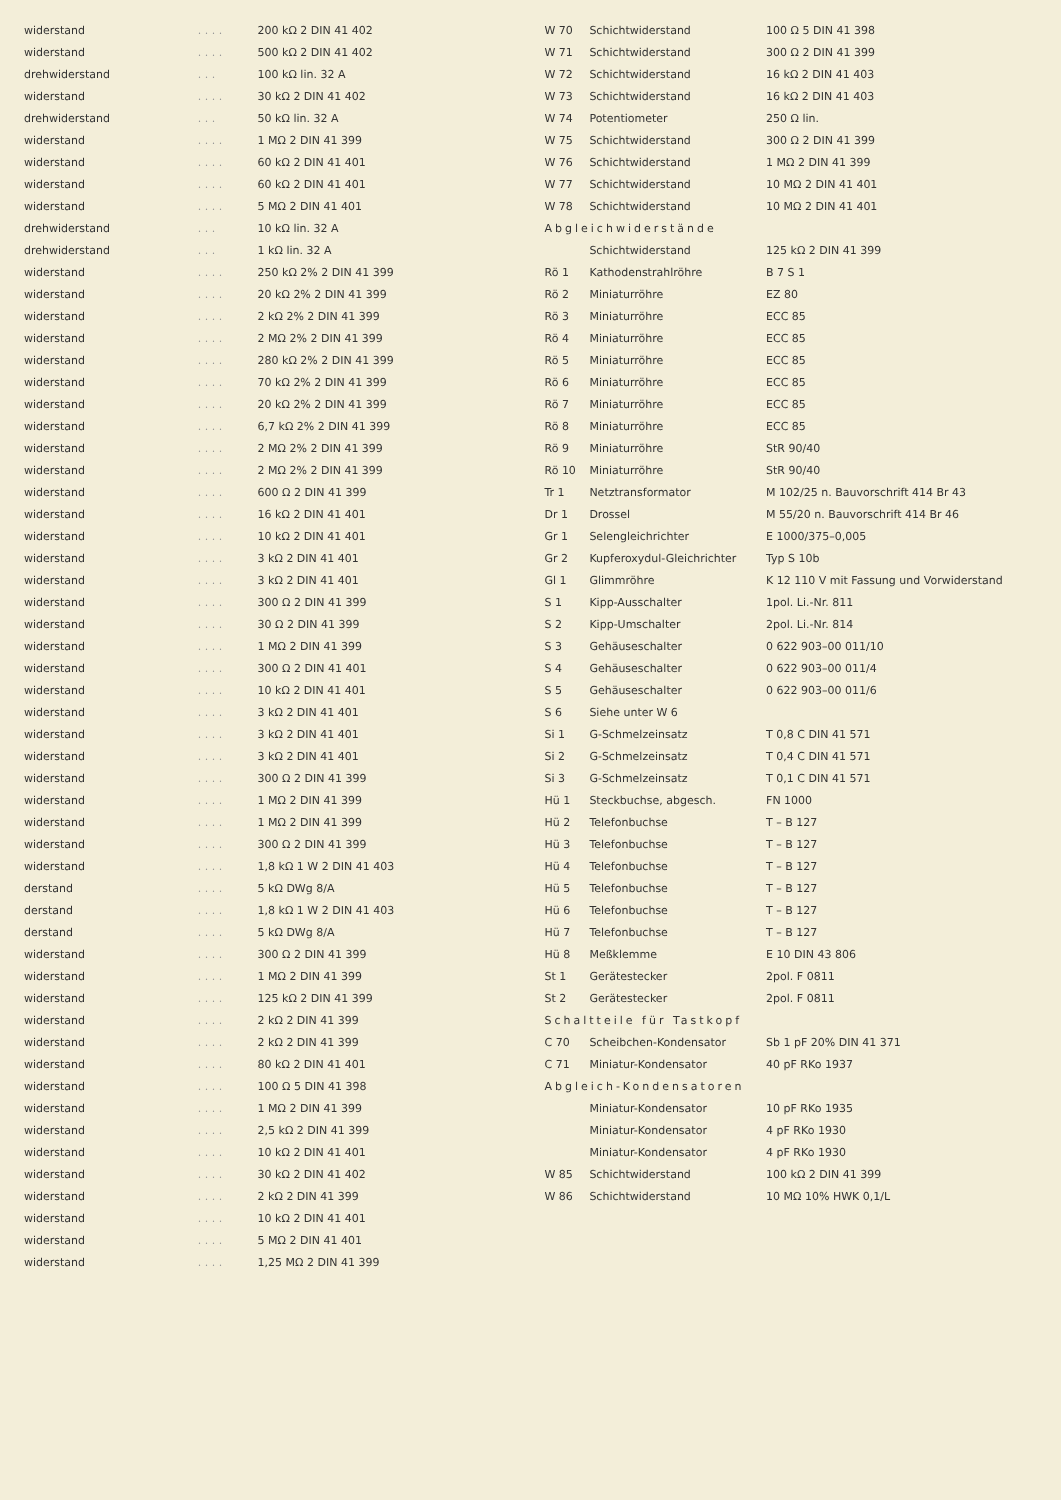| widerstand | . . . . | 200 kΩ 2 DIN 41 402 |
| widerstand | . . . . | 500 kΩ 2 DIN 41 402 |
| drehwiderstand | . . . | 100 kΩ lin. 32 A |
| widerstand | . . . . | 30 kΩ 2 DIN 41 402 |
| drehwiderstand | . . . | 50 kΩ lin. 32 A |
| widerstand | . . . . | 1 MΩ 2 DIN 41 399 |
| widerstand | . . . . | 60 kΩ 2 DIN 41 401 |
| widerstand | . . . . | 60 kΩ 2 DIN 41 401 |
| widerstand | . . . . | 5 MΩ 2 DIN 41 401 |
| drehwiderstand | . . . | 10 kΩ lin. 32 A |
| drehwiderstand | . . . | 1 kΩ lin. 32 A |
| widerstand | . . . . | 250 kΩ 2% 2 DIN 41 399 |
| widerstand | . . . . | 20 kΩ 2% 2 DIN 41 399 |
| widerstand | . . . . | 2 kΩ 2% 2 DIN 41 399 |
| widerstand | . . . . | 2 MΩ 2% 2 DIN 41 399 |
| widerstand | . . . . | 280 kΩ 2% 2 DIN 41 399 |
| widerstand | . . . . | 70 kΩ 2% 2 DIN 41 399 |
| widerstand | . . . . | 20 kΩ 2% 2 DIN 41 399 |
| widerstand | . . . . | 6,7 kΩ 2% 2 DIN 41 399 |
| widerstand | . . . . | 2 MΩ 2% 2 DIN 41 399 |
| widerstand | . . . . | 2 MΩ 2% 2 DIN 41 399 |
| widerstand | . . . . | 600 Ω 2 DIN 41 399 |
| widerstand | . . . . | 16 kΩ 2 DIN 41 401 |
| widerstand | . . . . | 10 kΩ 2 DIN 41 401 |
| widerstand | . . . . | 3 kΩ 2 DIN 41 401 |
| widerstand | . . . . | 3 kΩ 2 DIN 41 401 |
| widerstand | . . . . | 300 Ω 2 DIN 41 399 |
| widerstand | . . . . | 30 Ω 2 DIN 41 399 |
| widerstand | . . . . | 1 MΩ 2 DIN 41 399 |
| widerstand | . . . . | 300 Ω 2 DIN 41 401 |
| widerstand | . . . . | 10 kΩ 2 DIN 41 401 |
| widerstand | . . . . | 3 kΩ 2 DIN 41 401 |
| widerstand | . . . . | 3 kΩ 2 DIN 41 401 |
| widerstand | . . . . | 3 kΩ 2 DIN 41 401 |
| widerstand | . . . . | 300 Ω 2 DIN 41 399 |
| widerstand | . . . . | 1 MΩ 2 DIN 41 399 |
| widerstand | . . . . | 1 MΩ 2 DIN 41 399 |
| widerstand | . . . . | 300 Ω 2 DIN 41 399 |
| widerstand | . . . . | 1,8 kΩ 1 W 2 DIN 41 403 |
| derstand | . . . . | 5 kΩ DWg 8/A |
| derstand | . . . . | 1,8 kΩ 1 W 2 DIN 41 403 |
| derstand | . . . . | 5 kΩ DWg 8/A |
| widerstand | . . . . | 300 Ω 2 DIN 41 399 |
| widerstand | . . . . | 1 MΩ 2 DIN 41 399 |
| widerstand | . . . . | 125 kΩ 2 DIN 41 399 |
| widerstand | . . . . | 2 kΩ 2 DIN 41 399 |
| widerstand | . . . . | 2 kΩ 2 DIN 41 399 |
| widerstand | . . . . | 80 kΩ 2 DIN 41 401 |
| widerstand | . . . . | 100 Ω 5 DIN 41 398 |
| widerstand | . . . . | 1 MΩ 2 DIN 41 399 |
| widerstand | . . . . | 2,5 kΩ 2 DIN 41 399 |
| widerstand | . . . . | 10 kΩ 2 DIN 41 401 |
| widerstand | . . . . | 30 kΩ 2 DIN 41 402 |
| widerstand | . . . . | 2 kΩ 2 DIN 41 399 |
| widerstand | . . . . | 10 kΩ 2 DIN 41 401 |
| widerstand | . . . . | 5 MΩ 2 DIN 41 401 |
| widerstand | . . . . | 1,25 MΩ 2 DIN 41 399 |
| W 70 | Schichtwiderstand | 100 Ω 5 DIN 41 398 |
| W 71 | Schichtwiderstand | 300 Ω 2 DIN 41 399 |
| W 72 | Schichtwiderstand | 16 kΩ 2 DIN 41 403 |
| W 73 | Schichtwiderstand | 16 kΩ 2 DIN 41 403 |
| W 74 | Potentiometer | 250 Ω lin. |
| W 75 | Schichtwiderstand | 300 Ω 2 DIN 41 399 |
| W 76 | Schichtwiderstand | 1 MΩ 2 DIN 41 399 |
| W 77 | Schichtwiderstand | 10 MΩ 2 DIN 41 401 |
| W 78 | Schichtwiderstand | 10 MΩ 2 DIN 41 401 |
| Abgleichwiderstände | | |
| | Schichtwiderstand | 125 kΩ 2 DIN 41 399 |
| Rö 1 | Kathodenstrahlröhre | B 7 S 1 |
| Rö 2 | Miniaturröhre | EZ 80 |
| Rö 3 | Miniaturröhre | ECC 85 |
| Rö 4 | Miniaturröhre | ECC 85 |
| Rö 5 | Miniaturröhre | ECC 85 |
| Rö 6 | Miniaturröhre | ECC 85 |
| Rö 7 | Miniaturröhre | ECC 85 |
| Rö 8 | Miniaturröhre | ECC 85 |
| Rö 9 | Miniaturröhre | StR 90/40 |
| Rö 10 | Miniaturröhre | StR 90/40 |
| Tr 1 | Netztransformator | M 102/25 n. Bauvorschrift 414 Br 43 |
| Dr 1 | Drossel | M 55/20 n. Bauvorschrift 414 Br 46 |
| Gr 1 | Selengleichrichter | E 1000/375–0,005 |
| Gr 2 | Kupferoxydul-Gleichrichter | Typ S 10b |
| Gl 1 | Glimmröhre | K 12 110 V mit Fassung und Vorwiderstand |
| S 1 | Kipp-Ausschalter | 1pol. Li.-Nr. 811 |
| S 2 | Kipp-Umschalter | 2pol. Li.-Nr. 814 |
| S 3 | Gehäuseschalter | 0 622 903–00 011/10 |
| S 4 | Gehäuseschalter | 0 622 903–00 011/4 |
| S 5 | Gehäuseschalter | 0 622 903–00 011/6 |
| S 6 | Siehe unter W 6 | |
| Si 1 | G-Schmelzeinsatz | T 0,8 C DIN 41 571 |
| Si 2 | G-Schmelzeinsatz | T 0,4 C DIN 41 571 |
| Si 3 | G-Schmelzeinsatz | T 0,1 C DIN 41 571 |
| Hü 1 | Steckbuchse, abgesch. | FN 1000 |
| Hü 2 | Telefonbuchse | T – B 127 |
| Hü 3 | Telefonbuchse | T – B 127 |
| Hü 4 | Telefonbuchse | T – B 127 |
| Hü 5 | Telefonbuchse | T – B 127 |
| Hü 6 | Telefonbuchse | T – B 127 |
| Hü 7 | Telefonbuchse | T – B 127 |
| Hü 8 | Meßklemme | E 10 DIN 43 806 |
| St 1 | Gerätestecker | 2pol. F 0811 |
| St 2 | Gerätestecker | 2pol. F 0811 |
| Schaltteile für Tastkopf | | |
| C 70 | Scheibchen-Kondensator | Sb 1 pF 20% DIN 41 371 |
| C 71 | Miniatur-Kondensator | 40 pF RKo 1937 |
| Abgleich-Kondensatoren | | |
| | Miniatur-Kondensator | 10 pF RKo 1935 |
| | Miniatur-Kondensator | 4 pF RKo 1930 |
| | Miniatur-Kondensator | 4 pF RKo 1930 |
| W 85 | Schichtwiderstand | 100 kΩ 2 DIN 41 399 |
| W 86 | Schichtwiderstand | 10 MΩ 10% HWK 0,1/L |